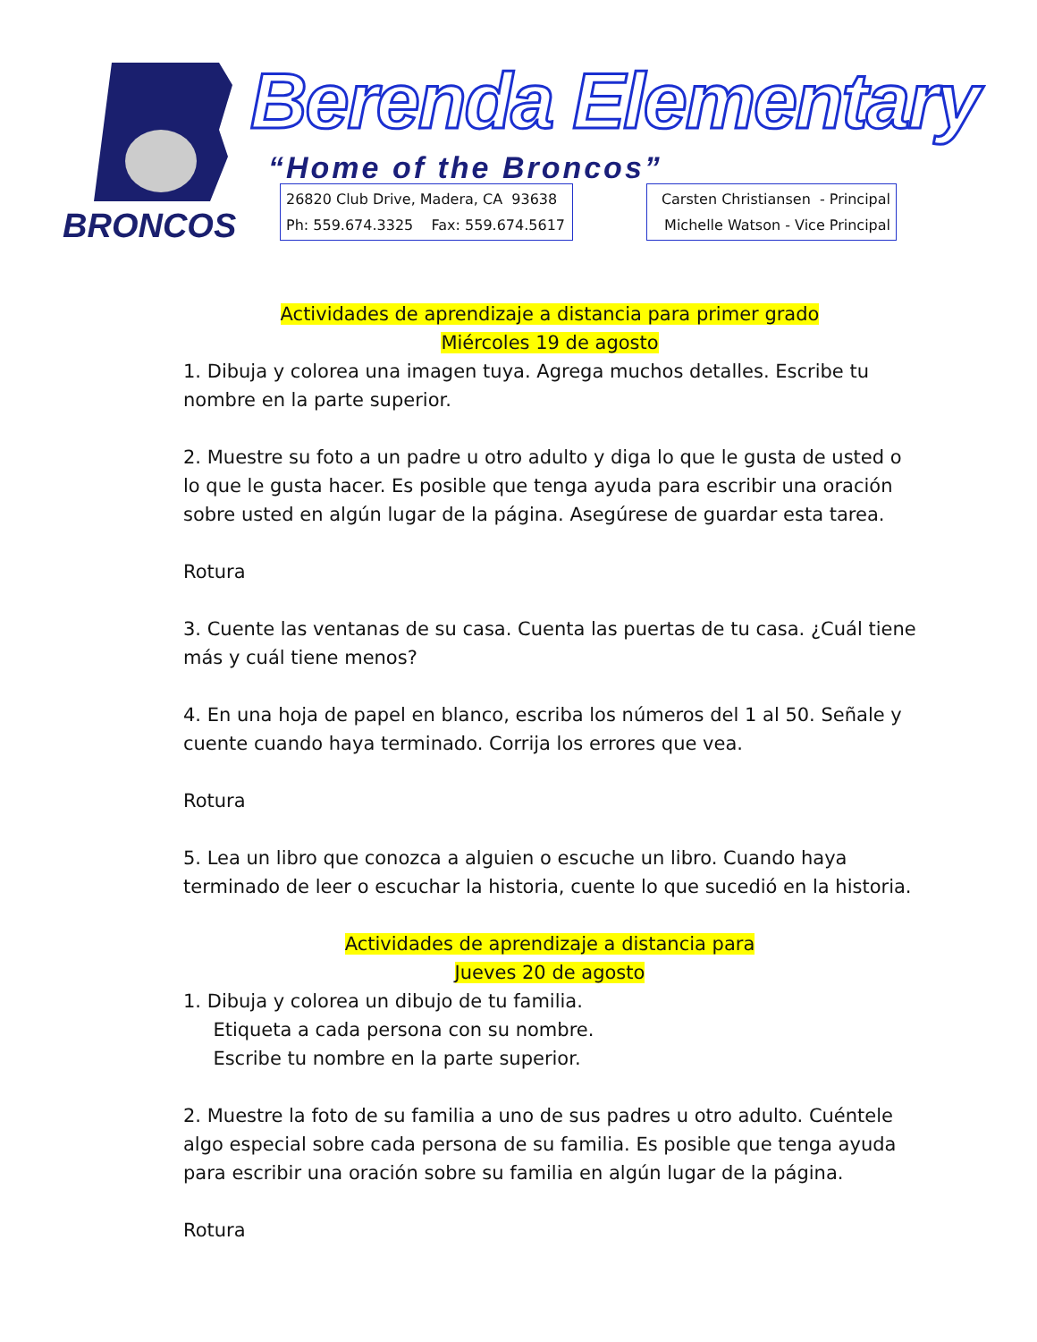BRONCOS
Berenda Elementary
“Home of the Broncos”
26820 Club Drive, Madera, CA 93638
Ph: 559.674.3325 Fax: 559.674.5617
Carsten Christiansen - Principal
Michelle Watson - Vice Principal
Actividades de aprendizaje a distancia para primer grado
Miércoles 19 de agosto
1. Dibuja y colorea una imagen tuya. Agrega muchos detalles. Escribe tu nombre en la parte superior.
2. Muestre su foto a un padre u otro adulto y diga lo que le gusta de usted o lo que le gusta hacer. Es posible que tenga ayuda para escribir una oración sobre usted en algún lugar de la página. Asegúrese de guardar esta tarea.
Rotura
3. Cuente las ventanas de su casa. Cuenta las puertas de tu casa. ¿Cuál tiene más y cuál tiene menos?
4. En una hoja de papel en blanco, escriba los números del 1 al 50. Señale y cuente cuando haya terminado. Corrija los errores que vea.
Rotura
5. Lea un libro que conozca a alguien o escuche un libro. Cuando haya terminado de leer o escuchar la historia, cuente lo que sucedió en la historia.
Actividades de aprendizaje a distancia para
Jueves 20 de agosto
1. Dibuja y colorea un dibujo de tu familia.
Etiqueta a cada persona con su nombre.
Escribe tu nombre en la parte superior.
2. Muestre la foto de su familia a uno de sus padres u otro adulto. Cuéntele algo especial sobre cada persona de su familia. Es posible que tenga ayuda para escribir una oración sobre su familia en algún lugar de la página.
Rotura